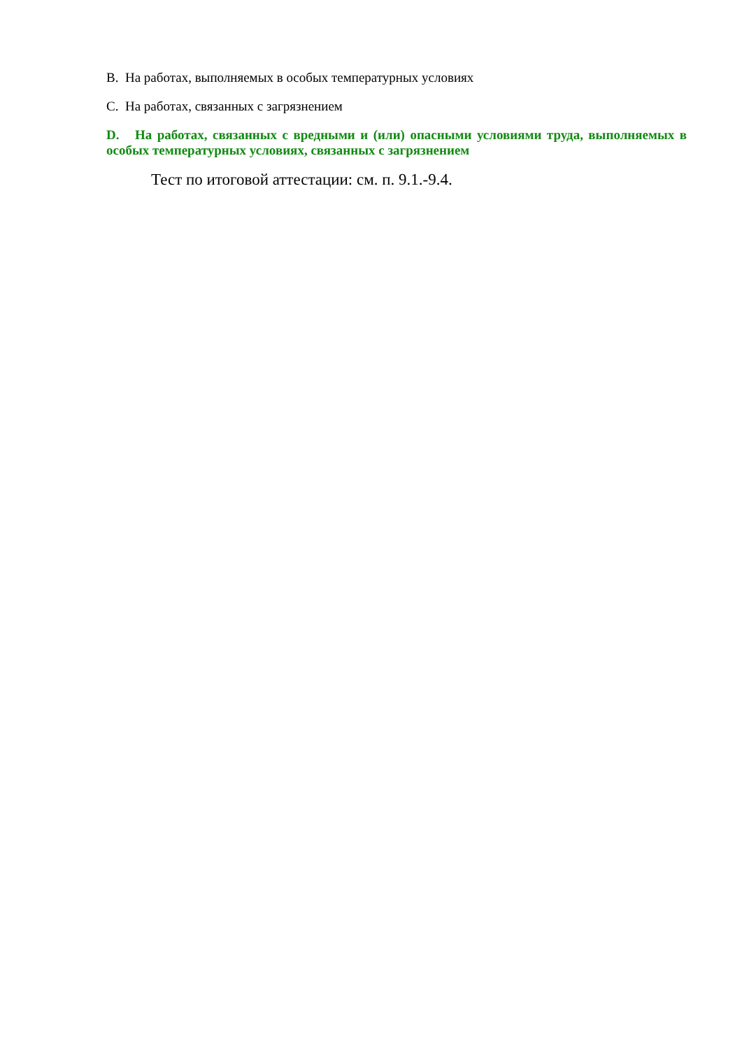B. На работах, выполняемых в особых температурных условиях
C. На работах, связанных с загрязнением
D. На работах, связанных с вредными и (или) опасными условиями труда, выполняемых в особых температурных условиях, связанных с загрязнением
Тест по итоговой аттестации: см. п. 9.1.-9.4.